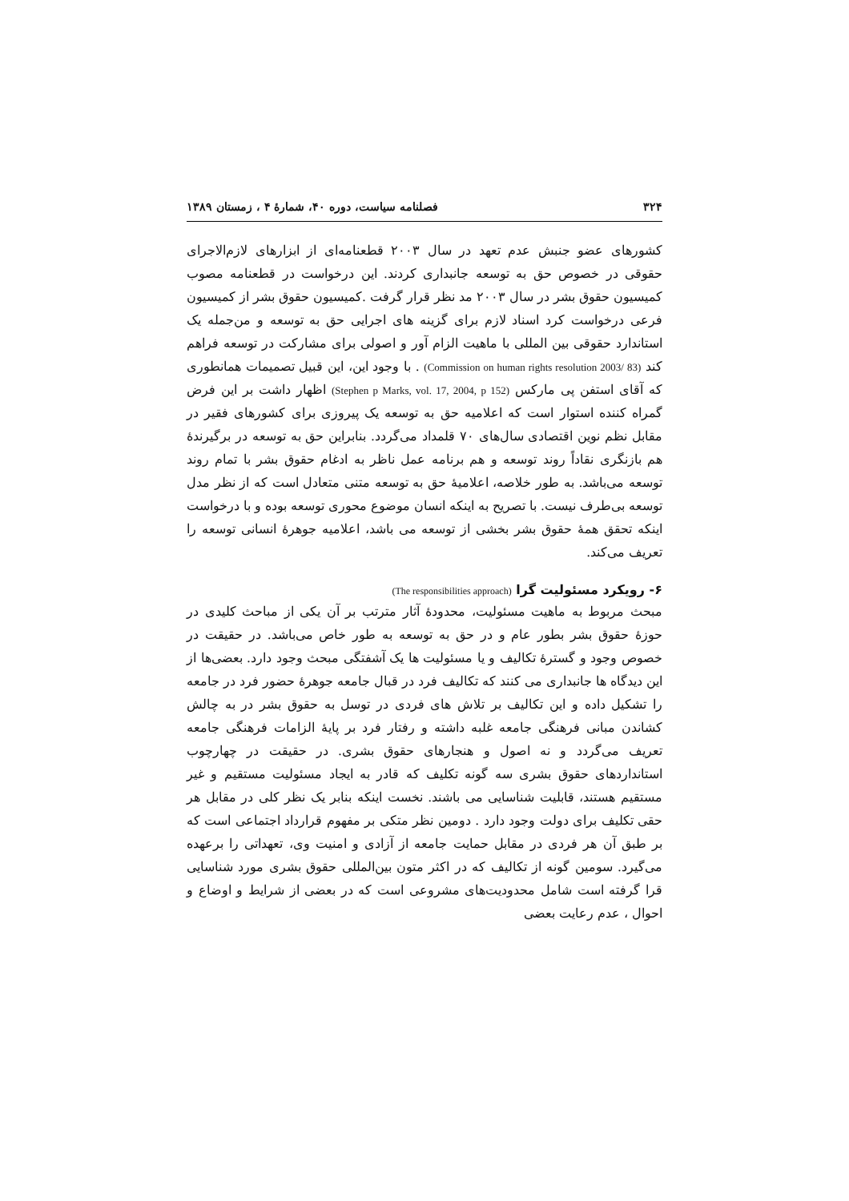۳۲۴ فصلنامه سیاست، دوره ۴۰، شمارهٔ ۴ ، زمستان ۱۳۸۹
کشورهای عضو جنبش عدم تعهد در سال ۲۰۰۳ قطعنامه‌ای از ابزارهای لازم‌الاجرای حقوقی در خصوص حق به توسعه جانبداری کردند. این درخواست در قطعنامه مصوب کمیسیون حقوق بشر در سال ۲۰۰۳ مد نظر قرار گرفت .کمیسیون حقوق بشر از کمیسیون فرعی درخواست کرد اسناد لازم برای گزینه های اجرایی حق به توسعه و من‌جمله یک استاندارد حقوقی بین المللی با ماهیت الزام آور و اصولی برای مشارکت در توسعه فراهم کند (Commission on human rights resolution 2003/ 83) . با وجود این، این قبیل تصمیمات همانطوری که آقای استفن پی مارکس (Stephen p Marks, vol. 17, 2004, p 152) اظهار داشت بر این فرض گمراه کننده استوار است که اعلامیه حق به توسعه یک پیروزی برای کشورهای فقیر در مقابل نظم نوین اقتصادی سال‌های ۷۰ قلمداد می‌گردد. بنابراین حق به توسعه در برگیرندهٔ هم بازنگری نقاداً روند توسعه و هم برنامه عمل ناظر به ادغام حقوق بشر با تمام روند توسعه می‌باشد. به طور خلاصه، اعلامیهٔ حق به توسعه متنی متعادل است که از نظر مدل توسعه بی‌طرف نیست. با تصریح به اینکه انسان موضوع محوری توسعه بوده و با درخواست اینکه تحقق همهٔ حقوق بشر بخشی از توسعه می باشد، اعلامیه جوهرهٔ انسانی توسعه را تعریف می‌کند.
۶- رویکرد مسئولیت گرا (The responsibilities approach)
مبحث مربوط به ماهیت مسئولیت، محدودهٔ آثار مترتب بر آن یکی از مباحث کلیدی در حوزهٔ حقوق بشر بطور عام و در حق به توسعه به طور خاص می‌باشد. در حقیقت در خصوص وجود و گسترهٔ تکالیف و یا مسئولیت ها یک آشفتگی مبحث وجود دارد. بعضی‌ها از این دیدگاه ها جانبداری می کنند که تکالیف فرد در قبال جامعه جوهرهٔ حضور فرد در جامعه را تشکیل داده و این تکالیف بر تلاش های فردی در توسل به حقوق بشر در به چالش کشاندن مبانی فرهنگی جامعه غلبه داشته و رفتار فرد بر پایهٔ الزامات فرهنگی جامعه تعریف می‌گردد و نه اصول و هنجارهای حقوق بشری. در حقیقت در چهارچوب استانداردهای حقوق بشری سه گونه تکلیف که قادر به ایجاد مسئولیت مستقیم و غیر مستقیم هستند، قابلیت شناسایی می باشند. نخست اینکه بنابر یک نظر کلی در مقابل هر حقی تکلیف برای دولت وجود دارد . دومین نظر متکی بر مفهوم قرارداد اجتماعی است که بر طبق آن هر فردی در مقابل حمایت جامعه از آزادی و امنیت وی، تعهداتی را برعهده می‌گیرد. سومین گونه از تکالیف که در اکثر متون بین‌المللی حقوق بشری مورد شناسایی قرا گرفته است شامل محدودیت‌های مشروعی است که در بعضی از شرایط و اوضاع و احوال ، عدم رعایت بعضی